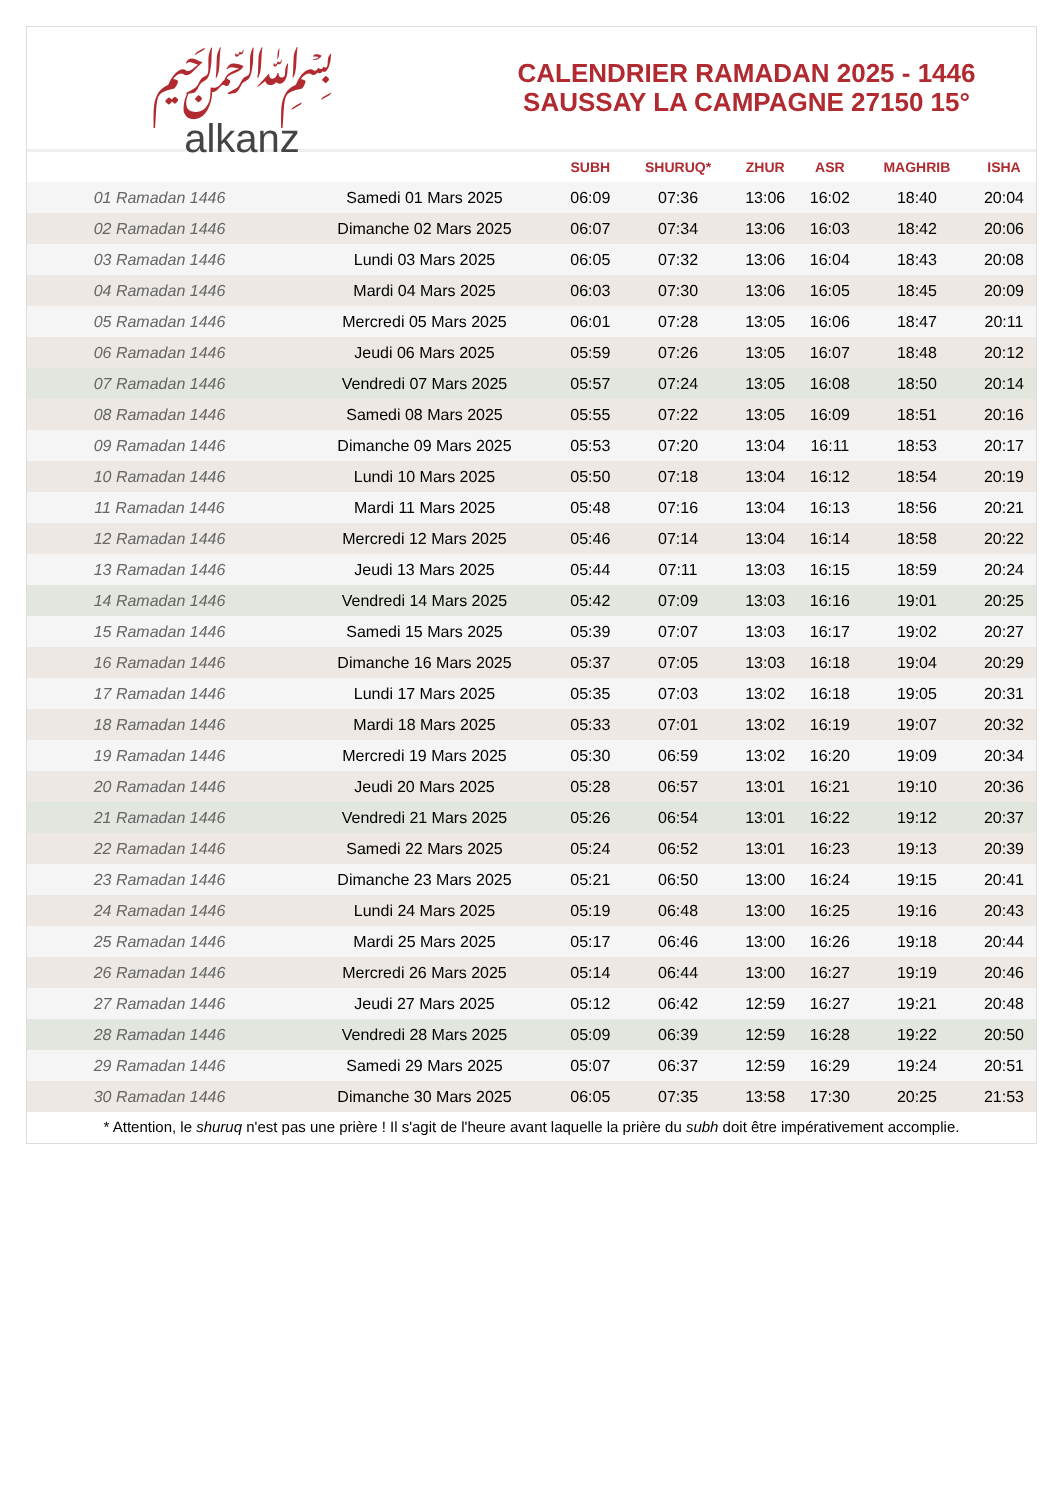﷽
alkanz
CALENDRIER RAMADAN 2025 - 1446
SAUSSAY LA CAMPAGNE 27150 15°
| | | SUBH | SHURUQ* | ZHUR | ASR | MAGHRIB | ISHA |
| --- | --- | --- | --- | --- | --- | --- | --- |
| 01 Ramadan 1446 | Samedi 01 Mars 2025 | 06:09 | 07:36 | 13:06 | 16:02 | 18:40 | 20:04 |
| 02 Ramadan 1446 | Dimanche 02 Mars 2025 | 06:07 | 07:34 | 13:06 | 16:03 | 18:42 | 20:06 |
| 03 Ramadan 1446 | Lundi 03 Mars 2025 | 06:05 | 07:32 | 13:06 | 16:04 | 18:43 | 20:08 |
| 04 Ramadan 1446 | Mardi 04 Mars 2025 | 06:03 | 07:30 | 13:06 | 16:05 | 18:45 | 20:09 |
| 05 Ramadan 1446 | Mercredi 05 Mars 2025 | 06:01 | 07:28 | 13:05 | 16:06 | 18:47 | 20:11 |
| 06 Ramadan 1446 | Jeudi 06 Mars 2025 | 05:59 | 07:26 | 13:05 | 16:07 | 18:48 | 20:12 |
| 07 Ramadan 1446 | Vendredi 07 Mars 2025 | 05:57 | 07:24 | 13:05 | 16:08 | 18:50 | 20:14 |
| 08 Ramadan 1446 | Samedi 08 Mars 2025 | 05:55 | 07:22 | 13:05 | 16:09 | 18:51 | 20:16 |
| 09 Ramadan 1446 | Dimanche 09 Mars 2025 | 05:53 | 07:20 | 13:04 | 16:11 | 18:53 | 20:17 |
| 10 Ramadan 1446 | Lundi 10 Mars 2025 | 05:50 | 07:18 | 13:04 | 16:12 | 18:54 | 20:19 |
| 11 Ramadan 1446 | Mardi 11 Mars 2025 | 05:48 | 07:16 | 13:04 | 16:13 | 18:56 | 20:21 |
| 12 Ramadan 1446 | Mercredi 12 Mars 2025 | 05:46 | 07:14 | 13:04 | 16:14 | 18:58 | 20:22 |
| 13 Ramadan 1446 | Jeudi 13 Mars 2025 | 05:44 | 07:11 | 13:03 | 16:15 | 18:59 | 20:24 |
| 14 Ramadan 1446 | Vendredi 14 Mars 2025 | 05:42 | 07:09 | 13:03 | 16:16 | 19:01 | 20:25 |
| 15 Ramadan 1446 | Samedi 15 Mars 2025 | 05:39 | 07:07 | 13:03 | 16:17 | 19:02 | 20:27 |
| 16 Ramadan 1446 | Dimanche 16 Mars 2025 | 05:37 | 07:05 | 13:03 | 16:18 | 19:04 | 20:29 |
| 17 Ramadan 1446 | Lundi 17 Mars 2025 | 05:35 | 07:03 | 13:02 | 16:18 | 19:05 | 20:31 |
| 18 Ramadan 1446 | Mardi 18 Mars 2025 | 05:33 | 07:01 | 13:02 | 16:19 | 19:07 | 20:32 |
| 19 Ramadan 1446 | Mercredi 19 Mars 2025 | 05:30 | 06:59 | 13:02 | 16:20 | 19:09 | 20:34 |
| 20 Ramadan 1446 | Jeudi 20 Mars 2025 | 05:28 | 06:57 | 13:01 | 16:21 | 19:10 | 20:36 |
| 21 Ramadan 1446 | Vendredi 21 Mars 2025 | 05:26 | 06:54 | 13:01 | 16:22 | 19:12 | 20:37 |
| 22 Ramadan 1446 | Samedi 22 Mars 2025 | 05:24 | 06:52 | 13:01 | 16:23 | 19:13 | 20:39 |
| 23 Ramadan 1446 | Dimanche 23 Mars 2025 | 05:21 | 06:50 | 13:00 | 16:24 | 19:15 | 20:41 |
| 24 Ramadan 1446 | Lundi 24 Mars 2025 | 05:19 | 06:48 | 13:00 | 16:25 | 19:16 | 20:43 |
| 25 Ramadan 1446 | Mardi 25 Mars 2025 | 05:17 | 06:46 | 13:00 | 16:26 | 19:18 | 20:44 |
| 26 Ramadan 1446 | Mercredi 26 Mars 2025 | 05:14 | 06:44 | 13:00 | 16:27 | 19:19 | 20:46 |
| 27 Ramadan 1446 | Jeudi 27 Mars 2025 | 05:12 | 06:42 | 12:59 | 16:27 | 19:21 | 20:48 |
| 28 Ramadan 1446 | Vendredi 28 Mars 2025 | 05:09 | 06:39 | 12:59 | 16:28 | 19:22 | 20:50 |
| 29 Ramadan 1446 | Samedi 29 Mars 2025 | 05:07 | 06:37 | 12:59 | 16:29 | 19:24 | 20:51 |
| 30 Ramadan 1446 | Dimanche 30 Mars 2025 | 06:05 | 07:35 | 13:58 | 17:30 | 20:25 | 21:53 |
* Attention, le shuruq n'est pas une prière ! Il s'agit de l'heure avant laquelle la prière du subh doit être impérativement accomplie.